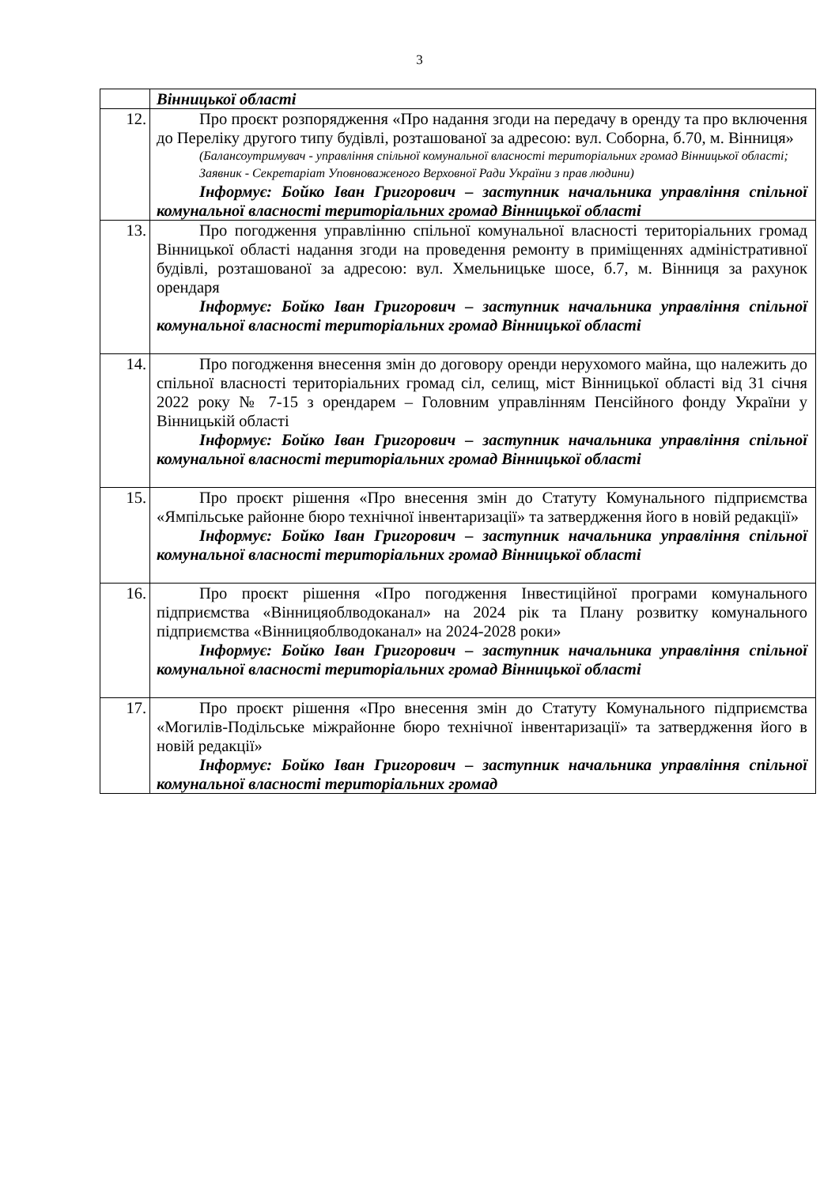3
| | Вінницької області |
| 12. | Про проєкт розпорядження «Про надання згоди на передачу в оренду та про включення до Переліку другого типу будівлі, розташованої за адресою: вул. Соборна, б.70, м. Вінниця» (Балансоутримувач - управління спільної комунальної власності територіальних громад Вінницької області; Заявник - Секретаріат Уповноваженого Верховної Ради України з прав людини) Інформує: Бойко Іван Григорович – заступник начальника управління спільної комунальної власності територіальних громад Вінницької області |
| 13. | Про погодження управлінню спільної комунальної власності територіальних громад Вінницької області надання згоди на проведення ремонту в приміщеннях адміністративної будівлі, розташованої за адресою: вул. Хмельницьке шосе, б.7, м. Вінниця за рахунок орендаря Інформує: Бойко Іван Григорович – заступник начальника управління спільної комунальної власності територіальних громад Вінницької області |
| 14. | Про погодження внесення змін до договору оренди нерухомого майна, що належить до спільної власності територіальних громад сіл, селищ, міст Вінницької області від 31 січня 2022 року № 7-15 з орендарем – Головним управлінням Пенсійного фонду України у Вінницькій області Інформує: Бойко Іван Григорович – заступник начальника управління спільної комунальної власності територіальних громад Вінницької області |
| 15. | Про проєкт рішення «Про внесення змін до Статуту Комунального підприємства «Ямпільське районне бюро технічної інвентаризації» та затвердження його в новій редакції» Інформує: Бойко Іван Григорович – заступник начальника управління спільної комунальної власності територіальних громад Вінницької області |
| 16. | Про проєкт рішення «Про погодження Інвестиційної програми комунального підприємства «Вінницяоблводоканал» на 2024 рік та Плану розвитку комунального підприємства «Вінницяоблводоканал» на 2024-2028 роки» Інформує: Бойко Іван Григорович – заступник начальника управління спільної комунальної власності територіальних громад Вінницької області |
| 17. | Про проєкт рішення «Про внесення змін до Статуту Комунального підприємства «Могилів-Подільське міжрайонне бюро технічної інвентаризації» та затвердження його в новій редакції» Інформує: Бойко Іван Григорович – заступник начальника управління спільної комунальної власності територіальних громад |